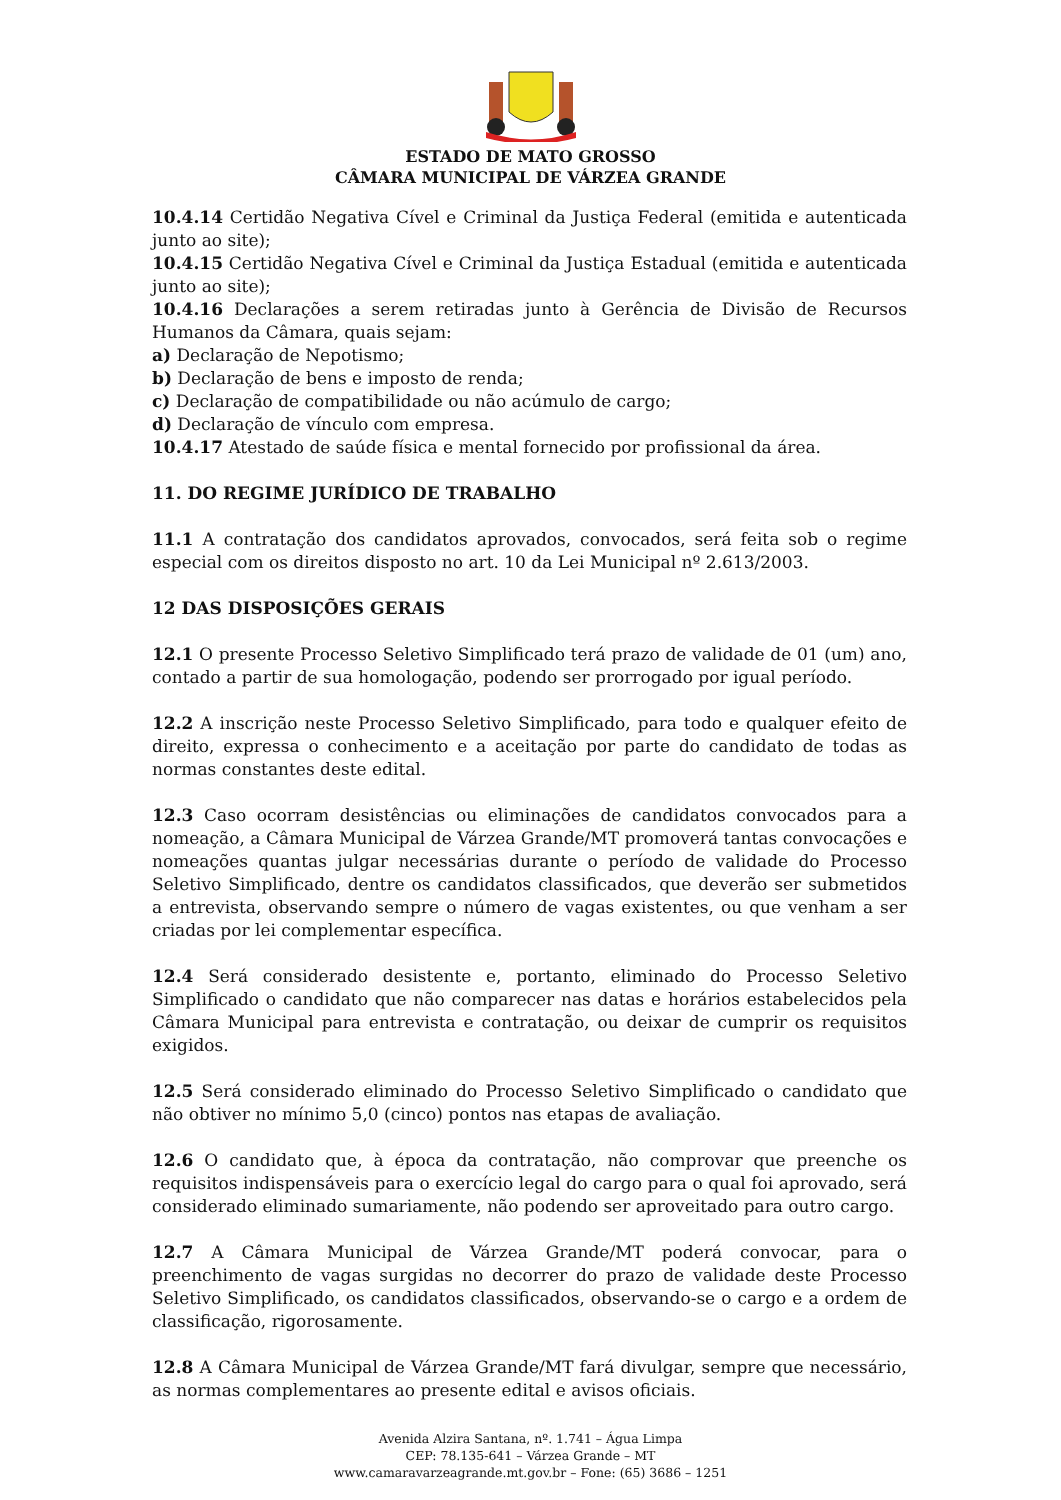ESTADO DE MATO GROSSO
CÂMARA MUNICIPAL DE VÁRZEA GRANDE
10.4.14 Certidão Negativa Cível e Criminal da Justiça Federal (emitida e autenticada junto ao site);
10.4.15 Certidão Negativa Cível e Criminal da Justiça Estadual (emitida e autenticada junto ao site);
10.4.16 Declarações a serem retiradas junto à Gerência de Divisão de Recursos Humanos da Câmara, quais sejam:
a) Declaração de Nepotismo;
b) Declaração de bens e imposto de renda;
c) Declaração de compatibilidade ou não acúmulo de cargo;
d) Declaração de vínculo com empresa.
10.4.17 Atestado de saúde física e mental fornecido por profissional da área.
11. DO REGIME JURÍDICO DE TRABALHO
11.1 A contratação dos candidatos aprovados, convocados, será feita sob o regime especial com os direitos disposto no art. 10 da Lei Municipal nº 2.613/2003.
12 DAS DISPOSIÇÕES GERAIS
12.1 O presente Processo Seletivo Simplificado terá prazo de validade de 01 (um) ano, contado a partir de sua homologação, podendo ser prorrogado por igual período.
12.2 A inscrição neste Processo Seletivo Simplificado, para todo e qualquer efeito de direito, expressa o conhecimento e a aceitação por parte do candidato de todas as normas constantes deste edital.
12.3 Caso ocorram desistências ou eliminações de candidatos convocados para a nomeação, a Câmara Municipal de Várzea Grande/MT promoverá tantas convocações e nomeações quantas julgar necessárias durante o período de validade do Processo Seletivo Simplificado, dentre os candidatos classificados, que deverão ser submetidos a entrevista, observando sempre o número de vagas existentes, ou que venham a ser criadas por lei complementar específica.
12.4 Será considerado desistente e, portanto, eliminado do Processo Seletivo Simplificado o candidato que não comparecer nas datas e horários estabelecidos pela Câmara Municipal para entrevista e contratação, ou deixar de cumprir os requisitos exigidos.
12.5 Será considerado eliminado do Processo Seletivo Simplificado o candidato que não obtiver no mínimo 5,0 (cinco) pontos nas etapas de avaliação.
12.6 O candidato que, à época da contratação, não comprovar que preenche os requisitos indispensáveis para o exercício legal do cargo para o qual foi aprovado, será considerado eliminado sumariamente, não podendo ser aproveitado para outro cargo.
12.7 A Câmara Municipal de Várzea Grande/MT poderá convocar, para o preenchimento de vagas surgidas no decorrer do prazo de validade deste Processo Seletivo Simplificado, os candidatos classificados, observando-se o cargo e a ordem de classificação, rigorosamente.
12.8 A Câmara Municipal de Várzea Grande/MT fará divulgar, sempre que necessário, as normas complementares ao presente edital e avisos oficiais.
Avenida Alzira Santana, nº. 1.741 – Água Limpa
CEP: 78.135-641 – Várzea Grande – MT
www.camaravarzeagrande.mt.gov.br – Fone: (65) 3686 – 1251